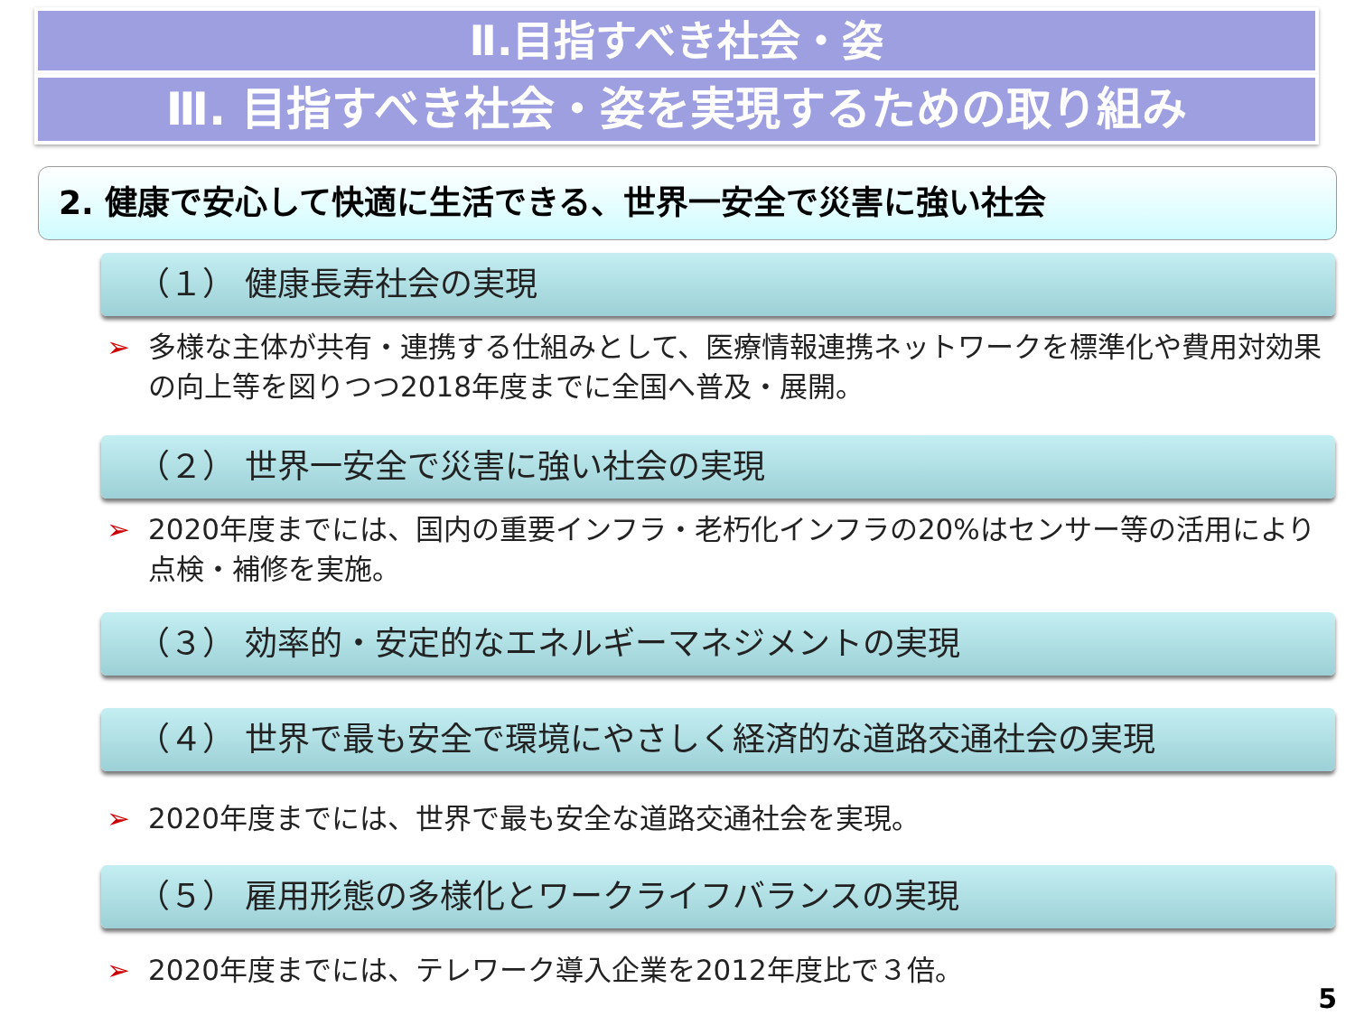Ⅱ.目指すべき社会・姿
Ⅲ. 目指すべき社会・姿を実現するための取り組み
2. 健康で安心して快適に生活できる、世界一安全で災害に強い社会
（１） 健康長寿社会の実現
➢ 多様な主体が共有・連携する仕組みとして、医療情報連携ネットワークを標準化や費用対効果の向上等を図りつつ2018年度までに全国へ普及・展開。
（２） 世界一安全で災害に強い社会の実現
➢ 2020年度までには、国内の重要インフラ・老朽化インフラの20%はセンサー等の活用により点検・補修を実施。
（３） 効率的・安定的なエネルギーマネジメントの実現
（４） 世界で最も安全で環境にやさしく経済的な道路交通社会の実現
➢ 2020年度までには、世界で最も安全な道路交通社会を実現。
（５） 雇用形態の多様化とワークライフバランスの実現
➢ 2020年度までには、テレワーク導入企業を2012年度比で３倍。
5